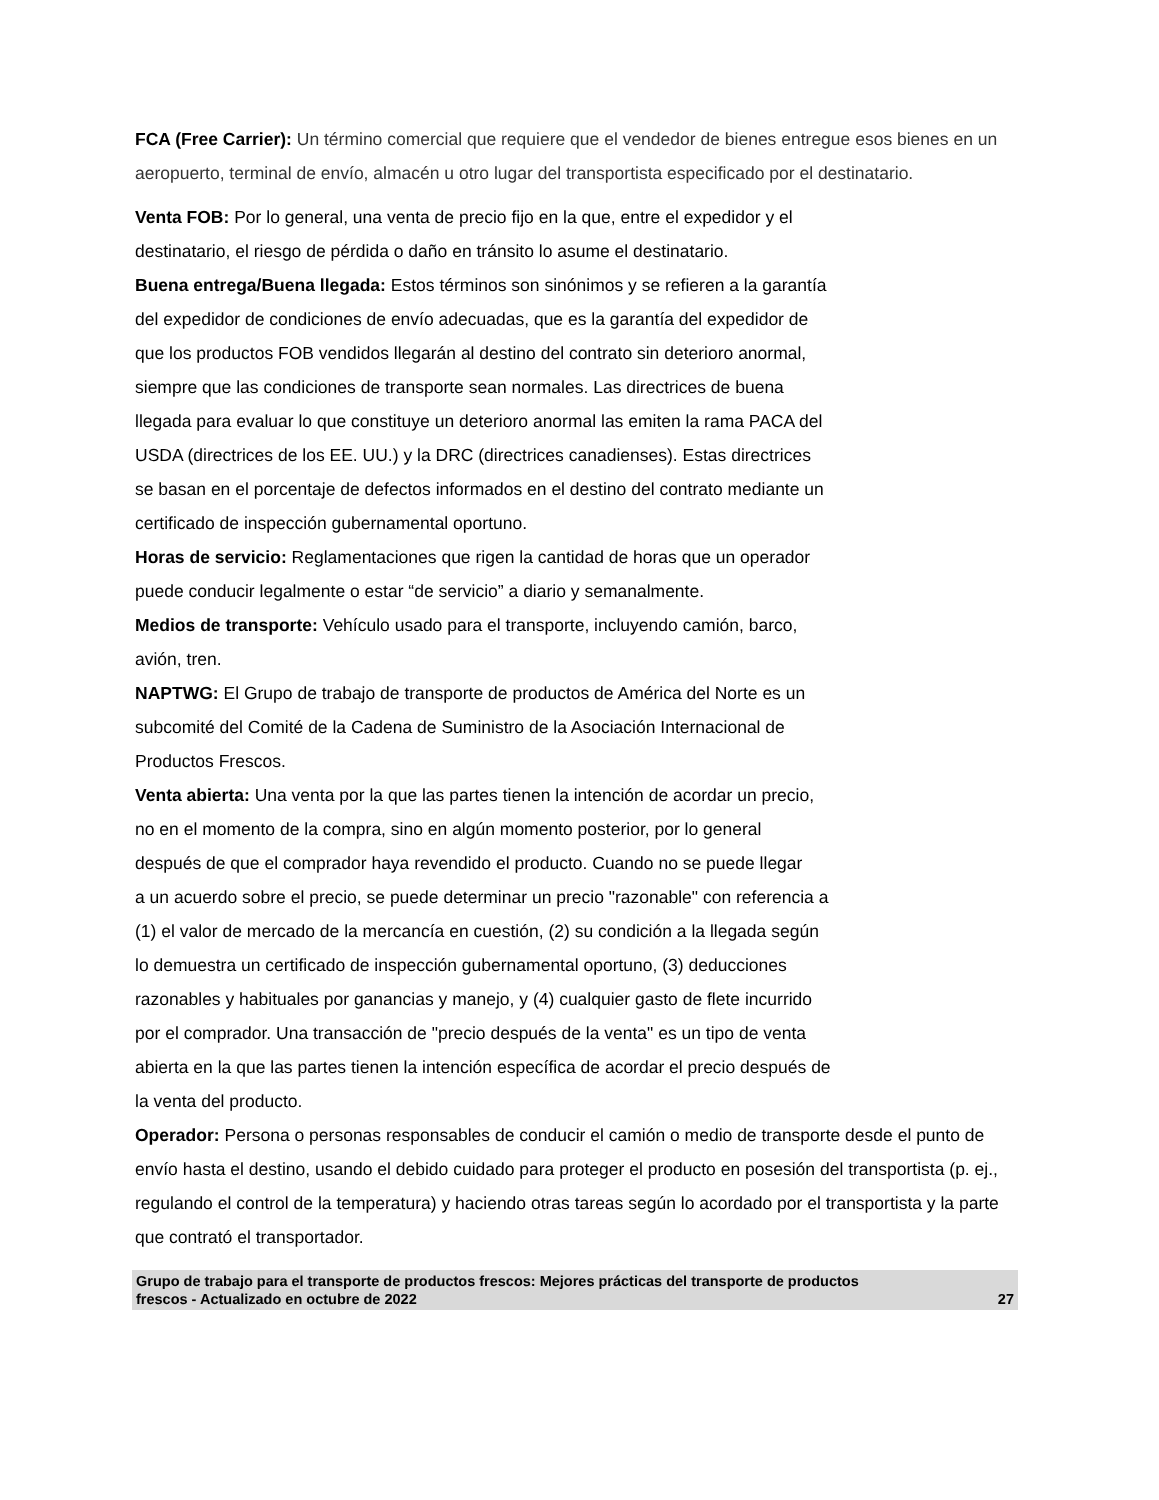FCA (Free Carrier): Un término comercial que requiere que el vendedor de bienes entregue esos bienes en un aeropuerto, terminal de envío, almacén u otro lugar del transportista especificado por el destinatario.
Venta FOB: Por lo general, una venta de precio fijo en la que, entre el expedidor y el
destinatario, el riesgo de pérdida o daño en tránsito lo asume el destinatario.
Buena entrega/Buena llegada: Estos términos son sinónimos y se refieren a la garantía
del expedidor de condiciones de envío adecuadas, que es la garantía del expedidor de
que los productos FOB vendidos llegarán al destino del contrato sin deterioro anormal,
siempre que las condiciones de transporte sean normales. Las directrices de buena
llegada para evaluar lo que constituye un deterioro anormal las emiten la rama PACA del
USDA (directrices de los EE. UU.) y la DRC (directrices canadienses). Estas directrices
se basan en el porcentaje de defectos informados en el destino del contrato mediante un
certificado de inspección gubernamental oportuno.
Horas de servicio: Reglamentaciones que rigen la cantidad de horas que un operador
puede conducir legalmente o estar “de servicio” a diario y semanalmente.
Medios de transporte: Vehículo usado para el transporte, incluyendo camión, barco,
avión, tren.
NAPTWG: El Grupo de trabajo de transporte de productos de América del Norte es un
subcomité del Comité de la Cadena de Suministro de la Asociación Internacional de
Productos Frescos.
Venta abierta: Una venta por la que las partes tienen la intención de acordar un precio,
no en el momento de la compra, sino en algún momento posterior, por lo general
después de que el comprador haya revendido el producto. Cuando no se puede llegar
a un acuerdo sobre el precio, se puede determinar un precio "razonable" con referencia a
(1) el valor de mercado de la mercancía en cuestión, (2) su condición a la llegada según
lo demuestra un certificado de inspección gubernamental oportuno, (3) deducciones
razonables y habituales por ganancias y manejo, y (4) cualquier gasto de flete incurrido
por el comprador. Una transacción de "precio después de la venta" es un tipo de venta
abierta en la que las partes tienen la intención específica de acordar el precio después de
la venta del producto.
Operador: Persona o personas responsables de conducir el camión o medio de transporte desde el punto de envío hasta el destino, usando el debido cuidado para proteger el producto en posesión del transportista (p. ej., regulando el control de la temperatura) y haciendo otras tareas según lo acordado por el transportista y la parte que contrató el transportador.
Grupo de trabajo para el transporte de productos frescos: Mejores prácticas del transporte de productos
frescos - Actualizado en octubre de 2022 27